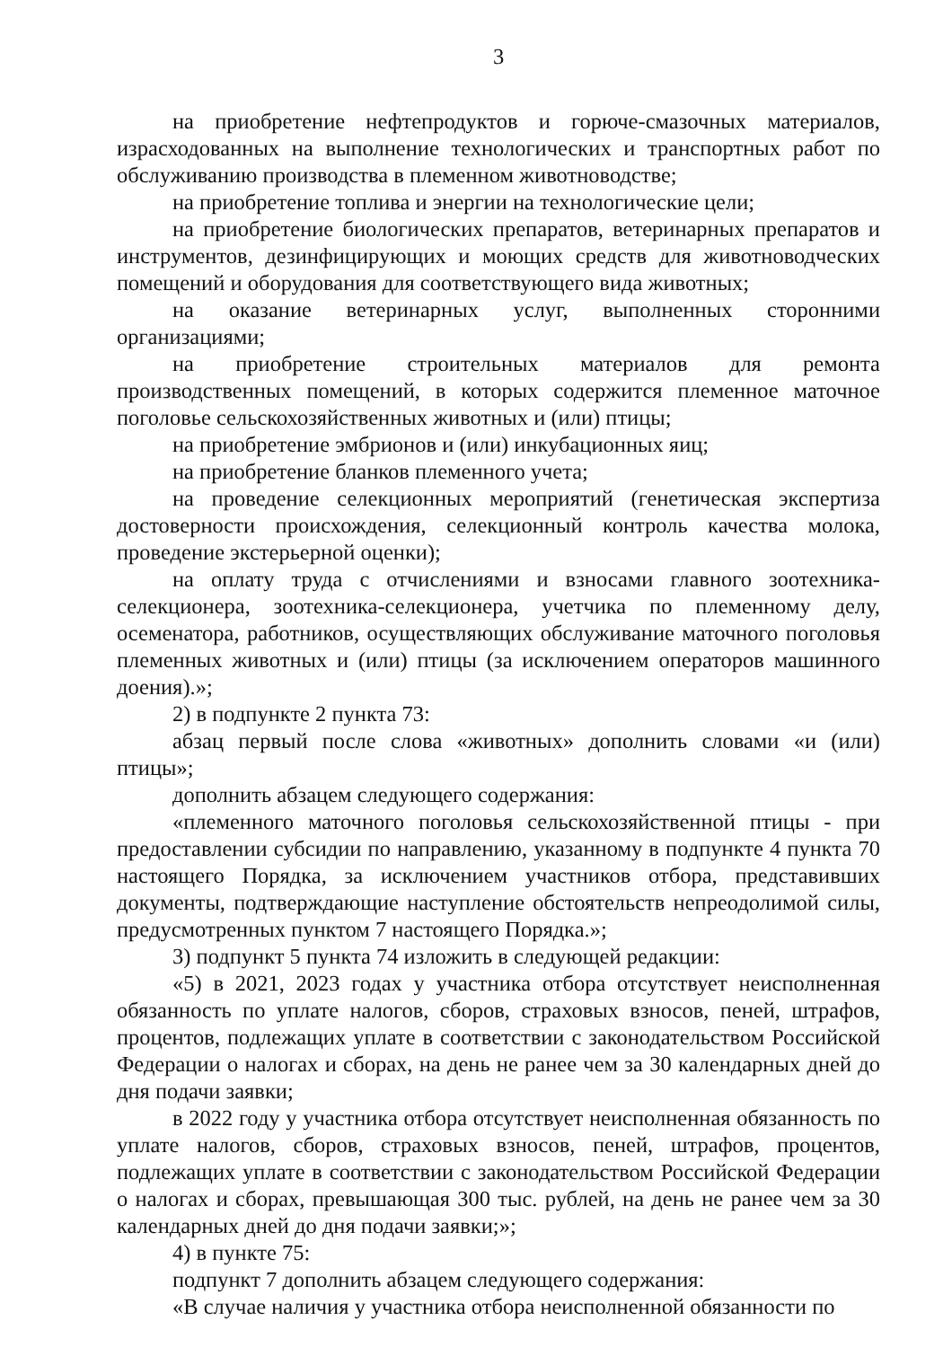3
на приобретение нефтепродуктов и горюче-смазочных материалов, израсходованных на выполнение технологических и транспортных работ по обслуживанию производства в племенном животноводстве;
на приобретение топлива и энергии на технологические цели;
на приобретение биологических препаратов, ветеринарных препаратов и инструментов, дезинфицирующих и моющих средств для животноводческих помещений и оборудования для соответствующего вида животных;
на оказание ветеринарных услуг, выполненных сторонними организациями;
на приобретение строительных материалов для ремонта производственных помещений, в которых содержится племенное маточное поголовье сельскохозяйственных животных и (или) птицы;
на приобретение эмбрионов и (или) инкубационных яиц;
на приобретение бланков племенного учета;
на проведение селекционных мероприятий (генетическая экспертиза достоверности происхождения, селекционный контроль качества молока, проведение экстерьерной оценки);
на оплату труда с отчислениями и взносами главного зоотехника-селекционера, зоотехника-селекционера, учетчика по племенному делу, осеменатора, работников, осуществляющих обслуживание маточного поголовья племенных животных и (или) птицы (за исключением операторов машинного доения).»;
2) в подпункте 2 пункта 73:
абзац первый после слова «животных» дополнить словами «и (или) птицы»;
дополнить абзацем следующего содержания:
«племенного маточного поголовья сельскохозяйственной птицы - при предоставлении субсидии по направлению, указанному в подпункте 4 пункта 70 настоящего Порядка, за исключением участников отбора, представивших документы, подтверждающие наступление обстоятельств непреодолимой силы, предусмотренных пунктом 7 настоящего Порядка.»;
3) подпункт 5 пункта 74 изложить в следующей редакции:
«5) в 2021, 2023 годах у участника отбора отсутствует неисполненная обязанность по уплате налогов, сборов, страховых взносов, пеней, штрафов, процентов, подлежащих уплате в соответствии с законодательством Российской Федерации о налогах и сборах, на день не ранее чем за 30 календарных дней до дня подачи заявки;
в 2022 году у участника отбора отсутствует неисполненная обязанность по уплате налогов, сборов, страховых взносов, пеней, штрафов, процентов, подлежащих уплате в соответствии с законодательством Российской Федерации о налогах и сборах, превышающая 300 тыс. рублей, на день не ранее чем за 30 календарных дней до дня подачи заявки;»;
4) в пункте 75:
подпункт 7 дополнить абзацем следующего содержания:
«В случае наличия у участника отбора неисполненной обязанности по